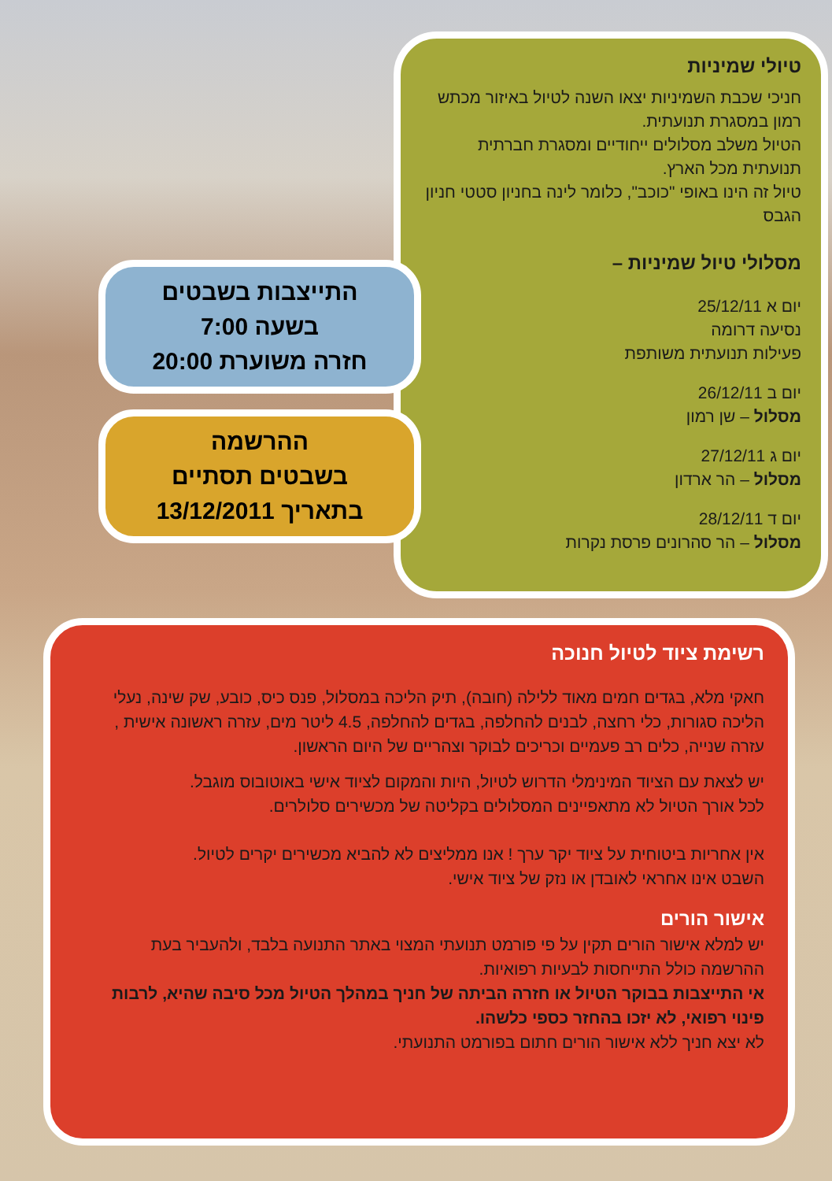טיולי שמיניות
חניכי שכבת השמיניות יצאו השנה לטיול באיזור מכתש רמון במסגרת תנועתית.
הטיול משלב מסלולים ייחודיים ומסגרת חברתית תנועתית מכל הארץ.
טיול זה הינו באופי "כוכב", כלומר לינה בחניון סטטי חניון הגבס
מסלולי טיול שמיניות –
יום א 25/12/11
נסיעה דרומה
פעילות תנועתית משותפת
יום ב 26/12/11
מסלול – שן רמון
יום ג 27/12/11
מסלול – הר ארדון
יום ד 28/12/11
מסלול – הר סהרונים פרסת נקרות
התייצבות בשבטים
בשעה 7:00
חזרה משוערת 20:00
ההרשמה
בשבטים תסתיים
בתאריך 13/12/2011
רשימת ציוד לטיול חנוכה
חאקי מלא, בגדים חמים מאוד ללילה (חובה), תיק הליכה במסלול, פנס כיס, כובע, שק שינה, נעלי הליכה סגורות, כלי רחצה, לבנים להחלפה, בגדים להחלפה, 4.5 ליטר מים, עזרה ראשונה אישית , עזרה שנייה, כלים רב פעמיים וכריכים לבוקר וצהריים של היום הראשון.
יש לצאת עם הציוד המינימלי הדרוש לטיול, היות והמקום לציוד אישי באוטובוס מוגבל.
לכל אורך הטיול לא מתאפיינים המסלולים בקליטה של מכשירים סלולרים.
אין אחריות ביטוחית על ציוד יקר ערך ! אנו ממליצים לא להביא מכשירים יקרים לטיול.
השבט אינו אחראי לאובדן או נזק של ציוד אישי.
אישור הורים
יש למלא אישור הורים תקין על פי פורמט תנועתי המצוי באתר התנועה בלבד, ולהעביר בעת ההרשמה כולל התייחסות לבעיות רפואיות.
אי התייצבות בבוקר הטיול או חזרה הביתה של חניך במהלך הטיול מכל סיבה שהיא, לרבות פינוי רפואי, לא יזכו בהחזר כספי כלשהו.
לא יצא חניך ללא אישור הורים חתום בפורמט התנועתי.